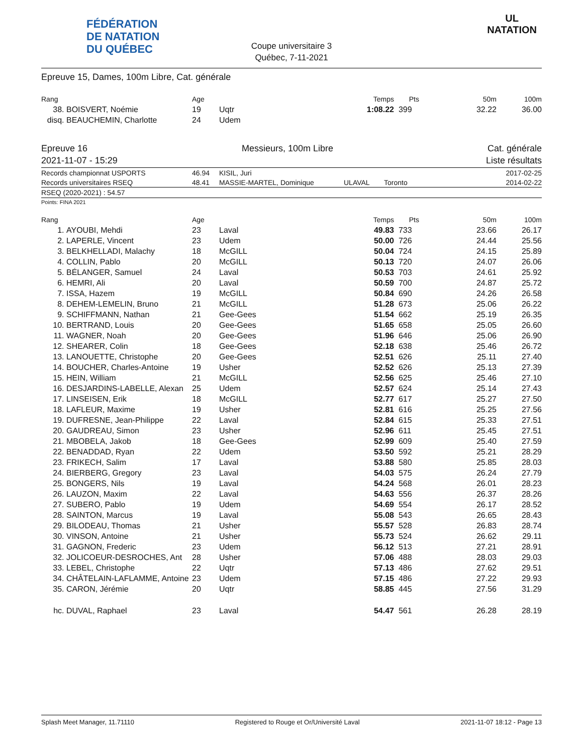FÉDÉRATION
DE NATATION
DU QUÉBEC
Coupe universitaire 3
Québec, 7-11-2021
UL
NATATION
Epreuve 15, Dames, 100m Libre, Cat. générale
| Rang | | Age | | Temps | Pts | 50m | 100m |
| --- | --- | --- | --- | --- | --- | --- | --- |
| 38. | BOISVERT, Noémie | 19 | Uqtr | 1:08.22 | 399 | 32.22 | 36.00 |
| disq. | BEAUCHEMIN, Charlotte | 24 | Udem | | | | |
Epreuve 16 Messieurs, 100m Libre Cat. générale
2021-11-07 - 15:29 Liste résultats
| Records championnat USPORTS | 46.94 | KISIL, Juri | | | 2017-02-25 |
| Records universitaires RSEQ | 48.41 | MASSIE-MARTEL, Dominique | ULAVAL | Toronto | 2014-02-22 |
RSEQ (2020-2021) : 54.57
Points: FINA 2021
| Rang | | Age | | Temps | Pts | 50m | 100m |
| --- | --- | --- | --- | --- | --- | --- | --- |
| 1. | AYOUBI, Mehdi | 23 | Laval | 49.83 | 733 | 23.66 | 26.17 |
| 2. | LAPERLE, Vincent | 23 | Udem | 50.00 | 726 | 24.44 | 25.56 |
| 3. | BELKHELLADI, Malachy | 18 | McGILL | 50.04 | 724 | 24.15 | 25.89 |
| 4. | COLLIN, Pablo | 20 | McGILL | 50.13 | 720 | 24.07 | 26.06 |
| 5. | BÉLANGER, Samuel | 24 | Laval | 50.53 | 703 | 24.61 | 25.92 |
| 6. | HEMRI, Ali | 20 | Laval | 50.59 | 700 | 24.87 | 25.72 |
| 7. | ISSA, Hazem | 19 | McGILL | 50.84 | 690 | 24.26 | 26.58 |
| 8. | DEHEM-LEMELIN, Bruno | 21 | McGILL | 51.28 | 673 | 25.06 | 26.22 |
| 9. | SCHIFFMANN, Nathan | 21 | Gee-Gees | 51.54 | 662 | 25.19 | 26.35 |
| 10. | BERTRAND, Louis | 20 | Gee-Gees | 51.65 | 658 | 25.05 | 26.60 |
| 11. | WAGNER, Noah | 20 | Gee-Gees | 51.96 | 646 | 25.06 | 26.90 |
| 12. | SHEARER, Colin | 18 | Gee-Gees | 52.18 | 638 | 25.46 | 26.72 |
| 13. | LANOUETTE, Christophe | 20 | Gee-Gees | 52.51 | 626 | 25.11 | 27.40 |
| 14. | BOUCHER, Charles-Antoine | 19 | Usher | 52.52 | 626 | 25.13 | 27.39 |
| 15. | HEIN, William | 21 | McGILL | 52.56 | 625 | 25.46 | 27.10 |
| 16. | DESJARDINS-LABELLE, Alexan | 25 | Udem | 52.57 | 624 | 25.14 | 27.43 |
| 17. | LINSEISEN, Erik | 18 | McGILL | 52.77 | 617 | 25.27 | 27.50 |
| 18. | LAFLEUR, Maxime | 19 | Usher | 52.81 | 616 | 25.25 | 27.56 |
| 19. | DUFRESNE, Jean-Philippe | 22 | Laval | 52.84 | 615 | 25.33 | 27.51 |
| 20. | GAUDREAU, Simon | 23 | Usher | 52.96 | 611 | 25.45 | 27.51 |
| 21. | MBOBELA, Jakob | 18 | Gee-Gees | 52.99 | 609 | 25.40 | 27.59 |
| 22. | BENADDAD, Ryan | 22 | Udem | 53.50 | 592 | 25.21 | 28.29 |
| 23. | FRIKECH, Salim | 17 | Laval | 53.88 | 580 | 25.85 | 28.03 |
| 24. | BIERBERG, Gregory | 23 | Laval | 54.03 | 575 | 26.24 | 27.79 |
| 25. | BONGERS, Nils | 19 | Laval | 54.24 | 568 | 26.01 | 28.23 |
| 26. | LAUZON, Maxim | 22 | Laval | 54.63 | 556 | 26.37 | 28.26 |
| 27. | SUBERO, Pablo | 19 | Udem | 54.69 | 554 | 26.17 | 28.52 |
| 28. | SAINTON, Marcus | 19 | Laval | 55.08 | 543 | 26.65 | 28.43 |
| 29. | BILODEAU, Thomas | 21 | Usher | 55.57 | 528 | 26.83 | 28.74 |
| 30. | VINSON, Antoine | 21 | Usher | 55.73 | 524 | 26.62 | 29.11 |
| 31. | GAGNON, Frederic | 23 | Udem | 56.12 | 513 | 27.21 | 28.91 |
| 32. | JOLICOEUR-DESROCHES, Ant | 28 | Usher | 57.06 | 488 | 28.03 | 29.03 |
| 33. | LEBEL, Christophe | 22 | Uqtr | 57.13 | 486 | 27.62 | 29.51 |
| 34. | CHÂTELAIN-LAFLAMME, Antoine | 23 | Udem | 57.15 | 486 | 27.22 | 29.93 |
| 35. | CARON, Jérémie | 20 | Uqtr | 58.85 | 445 | 27.56 | 31.29 |
| hc. | DUVAL, Raphael | 23 | Laval | 54.47 | 561 | 26.28 | 28.19 |
Splash Meet Manager, 11.71110 Registered to Rouge et Or/Université Laval 2021-11-07 18:12 - Page 13